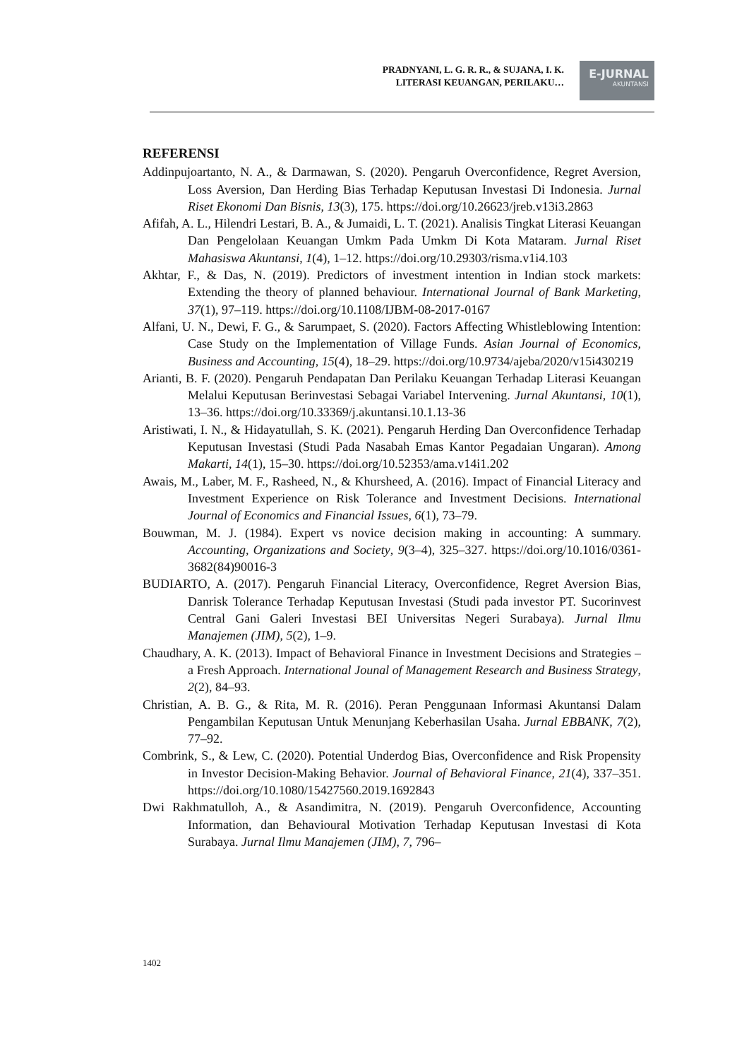PRADNYANI, L. G. R. R., & SUJANA, I. K.
LITERASI KEUANGAN, PERILAKU…
E-JURNAL
AKUNTANSI
REFERENSI
Addinpujoartanto, N. A., & Darmawan, S. (2020). Pengaruh Overconfidence, Regret Aversion, Loss Aversion, Dan Herding Bias Terhadap Keputusan Investasi Di Indonesia. Jurnal Riset Ekonomi Dan Bisnis, 13(3), 175. https://doi.org/10.26623/jreb.v13i3.2863
Afifah, A. L., Hilendri Lestari, B. A., & Jumaidi, L. T. (2021). Analisis Tingkat Literasi Keuangan Dan Pengelolaan Keuangan Umkm Pada Umkm Di Kota Mataram. Jurnal Riset Mahasiswa Akuntansi, 1(4), 1–12. https://doi.org/10.29303/risma.v1i4.103
Akhtar, F., & Das, N. (2019). Predictors of investment intention in Indian stock markets: Extending the theory of planned behaviour. International Journal of Bank Marketing, 37(1), 97–119. https://doi.org/10.1108/IJBM-08-2017-0167
Alfani, U. N., Dewi, F. G., & Sarumpaet, S. (2020). Factors Affecting Whistleblowing Intention: Case Study on the Implementation of Village Funds. Asian Journal of Economics, Business and Accounting, 15(4), 18–29. https://doi.org/10.9734/ajeba/2020/v15i430219
Arianti, B. F. (2020). Pengaruh Pendapatan Dan Perilaku Keuangan Terhadap Literasi Keuangan Melalui Keputusan Berinvestasi Sebagai Variabel Intervening. Jurnal Akuntansi, 10(1), 13–36. https://doi.org/10.33369/j.akuntansi.10.1.13-36
Aristiwati, I. N., & Hidayatullah, S. K. (2021). Pengaruh Herding Dan Overconfidence Terhadap Keputusan Investasi (Studi Pada Nasabah Emas Kantor Pegadaian Ungaran). Among Makarti, 14(1), 15–30. https://doi.org/10.52353/ama.v14i1.202
Awais, M., Laber, M. F., Rasheed, N., & Khursheed, A. (2016). Impact of Financial Literacy and Investment Experience on Risk Tolerance and Investment Decisions. International Journal of Economics and Financial Issues, 6(1), 73–79.
Bouwman, M. J. (1984). Expert vs novice decision making in accounting: A summary. Accounting, Organizations and Society, 9(3–4), 325–327. https://doi.org/10.1016/0361-3682(84)90016-3
BUDIARTO, A. (2017). Pengaruh Financial Literacy, Overconfidence, Regret Aversion Bias, Danrisk Tolerance Terhadap Keputusan Investasi (Studi pada investor PT. Sucorinvest Central Gani Galeri Investasi BEI Universitas Negeri Surabaya). Jurnal Ilmu Manajemen (JIM), 5(2), 1–9.
Chaudhary, A. K. (2013). Impact of Behavioral Finance in Investment Decisions and Strategies – a Fresh Approach. International Jounal of Management Research and Business Strategy, 2(2), 84–93.
Christian, A. B. G., & Rita, M. R. (2016). Peran Penggunaan Informasi Akuntansi Dalam Pengambilan Keputusan Untuk Menunjang Keberhasilan Usaha. Jurnal EBBANK, 7(2), 77–92.
Combrink, S., & Lew, C. (2020). Potential Underdog Bias, Overconfidence and Risk Propensity in Investor Decision-Making Behavior. Journal of Behavioral Finance, 21(4), 337–351. https://doi.org/10.1080/15427560.2019.1692843
Dwi Rakhmatulloh, A., & Asandimitra, N. (2019). Pengaruh Overconfidence, Accounting Information, dan Behavioural Motivation Terhadap Keputusan Investasi di Kota Surabaya. Jurnal Ilmu Manajemen (JIM), 7, 796–
1402